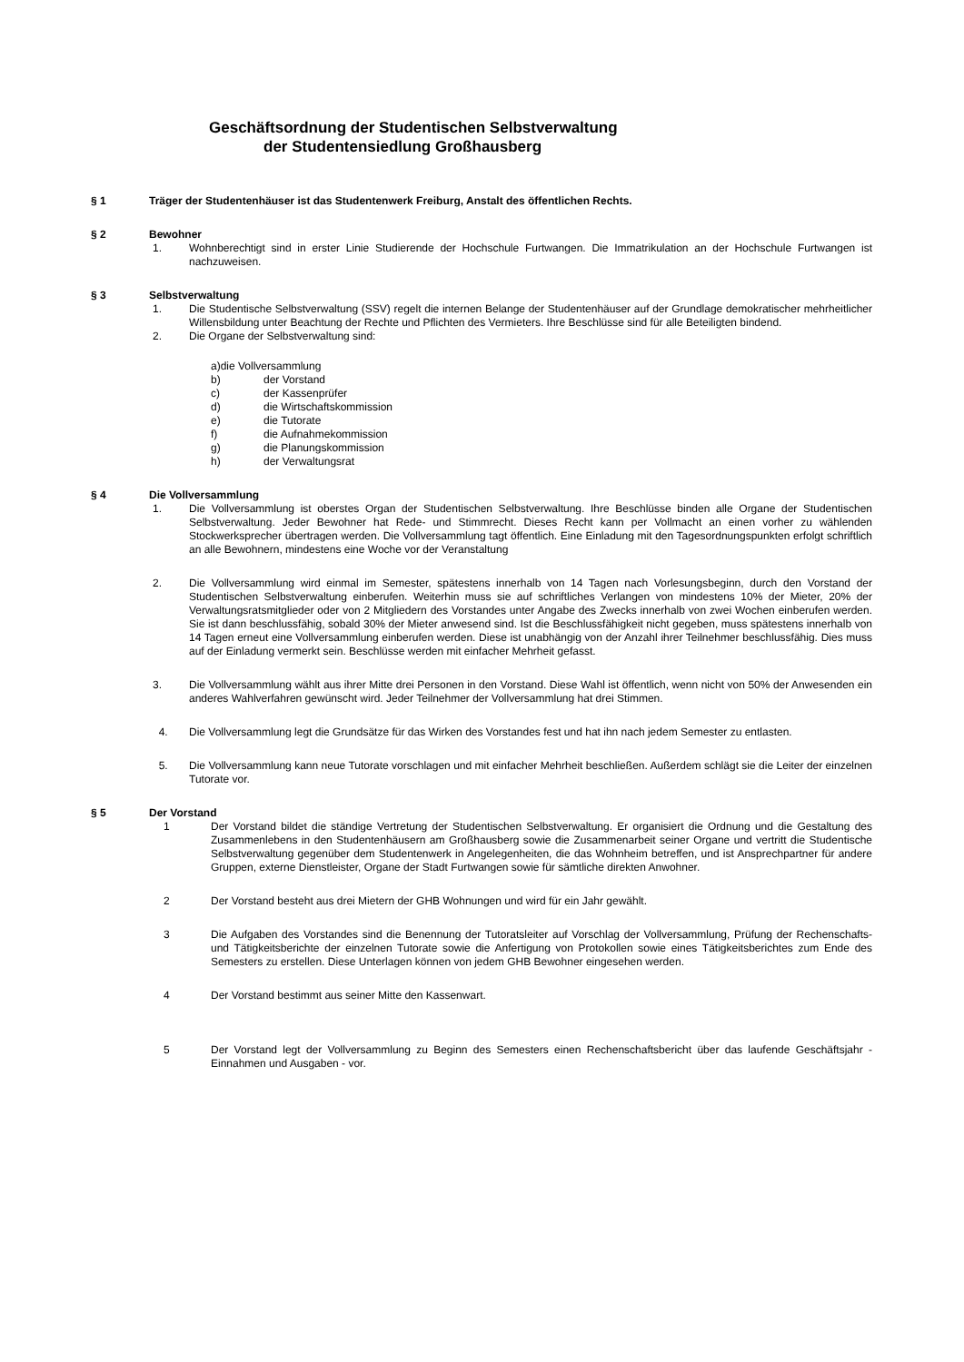Geschäftsordnung der Studentischen Selbstverwaltung
der Studentensiedlung Großhausberg
§ 1 Träger der Studentenhäuser ist das Studentenwerk Freiburg, Anstalt des öffentlichen Rechts.
§ 2 Bewohner
1. Wohnberechtigt sind in erster Linie Studierende der Hochschule Furtwangen. Die Immatrikulation an der Hochschule Furtwangen ist nachzuweisen.
§ 3 Selbstverwaltung
1. Die Studentische Selbstverwaltung (SSV) regelt die internen Belange der Studentenhäuser auf der Grundlage demokratischer mehrheitlicher Willensbildung unter Beachtung der Rechte und Pflichten des Vermieters. Ihre Beschlüsse sind für alle Beteiligten bindend.
2. Die Organe der Selbstverwaltung sind:
a)die Vollversammlung
b) der Vorstand
c) der Kassenprüfer
d) die Wirtschaftskommission
e) die Tutorate
f) die Aufnahmekommission
g) die Planungskommission
h) der Verwaltungsrat
§ 4 Die Vollversammlung
1. Die Vollversammlung ist oberstes Organ der Studentischen Selbstverwaltung. Ihre Beschlüsse binden alle Organe der Studentischen Selbstverwaltung. Jeder Bewohner hat Rede- und Stimmrecht. Dieses Recht kann per Vollmacht an einen vorher zu wählenden Stockwerksprecher übertragen werden. Die Vollversammlung tagt öffentlich. Eine Einladung mit den Tagesordnungspunkten erfolgt schriftlich an alle Bewohnern, mindestens eine Woche vor der Veranstaltung
2. Die Vollversammlung wird einmal im Semester, spätestens innerhalb von 14 Tagen nach Vorlesungsbeginn, durch den Vorstand der Studentischen Selbstverwaltung einberufen. Weiterhin muss sie auf schriftliches Verlangen von mindestens 10% der Mieter, 20% der Verwaltungsratsmitglieder oder von 2 Mitgliedern des Vorstandes unter Angabe des Zwecks innerhalb von zwei Wochen einberufen werden. Sie ist dann beschlussfähig, sobald 30% der Mieter anwesend sind. Ist die Beschlussfähigkeit nicht gegeben, muss spätestens innerhalb von 14 Tagen erneut eine Vollversammlung einberufen werden. Diese ist unabhängig von der Anzahl ihrer Teilnehmer beschlussfähig. Dies muss auf der Einladung vermerkt sein. Beschlüsse werden mit einfacher Mehrheit gefasst.
3. Die Vollversammlung wählt aus ihrer Mitte drei Personen in den Vorstand. Diese Wahl ist öffentlich, wenn nicht von 50% der Anwesenden ein anderes Wahlverfahren gewünscht wird. Jeder Teilnehmer der Vollversammlung hat drei Stimmen.
4. Die Vollversammlung legt die Grundsätze für das Wirken des Vorstandes fest und hat ihn nach jedem Semester zu entlasten.
5. Die Vollversammlung kann neue Tutorate vorschlagen und mit einfacher Mehrheit beschließen. Außerdem schlägt sie die Leiter der einzelnen Tutorate vor.
§ 5 Der Vorstand
1 Der Vorstand bildet die ständige Vertretung der Studentischen Selbstverwaltung. Er organisiert die Ordnung und die Gestaltung des Zusammenlebens in den Studentenhäusern am Großhausberg sowie die Zusammenarbeit seiner Organe und vertritt die Studentische Selbstverwaltung gegenüber dem Studentenwerk in Angelegenheiten, die das Wohnheim betreffen, und ist Ansprechpartner für andere Gruppen, externe Dienstleister, Organe der Stadt Furtwangen sowie für sämtliche direkten Anwohner.
2 Der Vorstand besteht aus drei Mietern der GHB Wohnungen und wird für ein Jahr gewählt.
3 Die Aufgaben des Vorstandes sind die Benennung der Tutoratsleiter auf Vorschlag der Vollversammlung, Prüfung der Rechenschafts- und Tätigkeitsberichte der einzelnen Tutorate sowie die Anfertigung von Protokollen sowie eines Tätigkeitsberichtes zum Ende des Semesters zu erstellen. Diese Unterlagen können von jedem GHB Bewohner eingesehen werden.
4 Der Vorstand bestimmt aus seiner Mitte den Kassenwart.
5 Der Vorstand legt der Vollversammlung zu Beginn des Semesters einen Rechenschaftsbericht über das laufende Geschäftsjahr - Einnahmen und Ausgaben - vor.